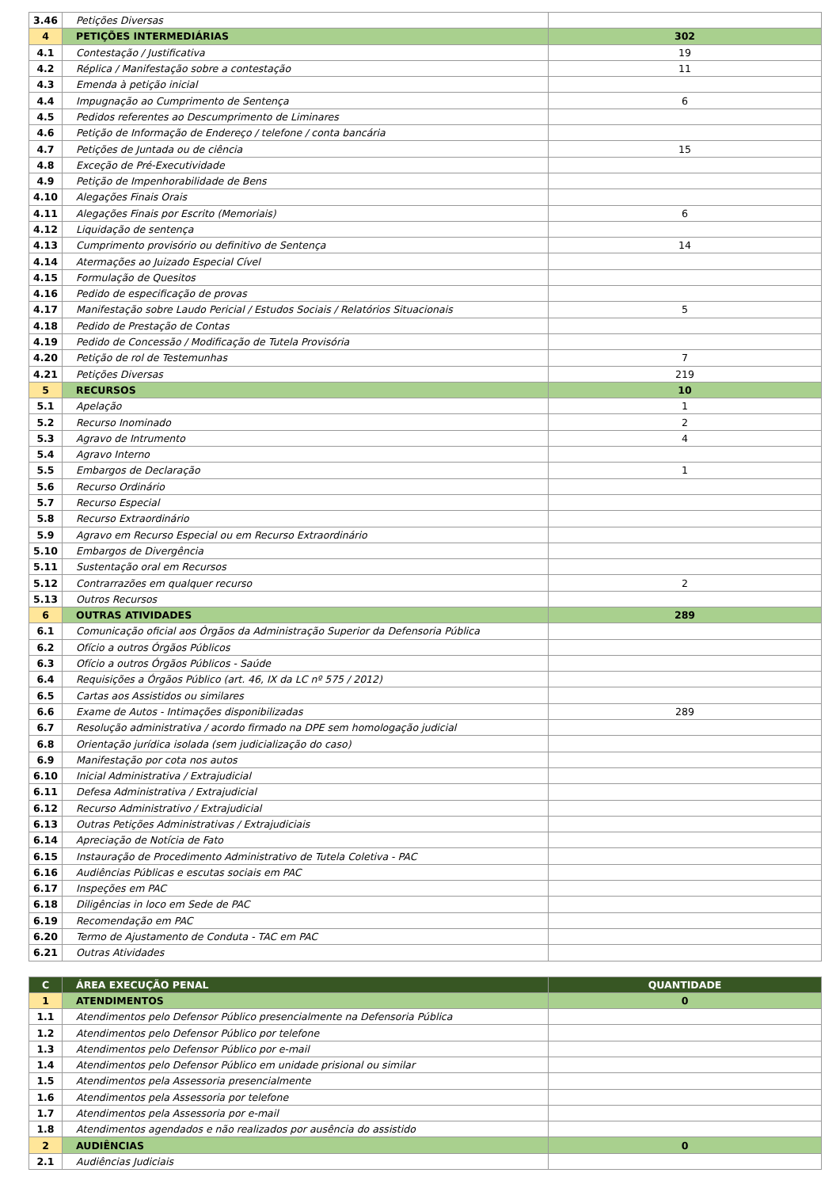| 3.46 | Petições Diversas | |
| 4 | PETIÇÕES INTERMEDIÁRIAS | 302 |
| 4.1 | Contestação / Justificativa | 19 |
| 4.2 | Réplica / Manifestação sobre a contestação | 11 |
| 4.3 | Emenda à petição inicial | |
| 4.4 | Impugnação ao Cumprimento de Sentença | 6 |
| 4.5 | Pedidos referentes ao Descumprimento de Liminares | |
| 4.6 | Petição de Informação de Endereço / telefone / conta bancária | |
| 4.7 | Petições de Juntada ou de ciência | 15 |
| 4.8 | Exceção de Pré-Executividade | |
| 4.9 | Petição de Impenhorabilidade de Bens | |
| 4.10 | Alegações Finais Orais | |
| 4.11 | Alegações Finais por Escrito (Memoriais) | 6 |
| 4.12 | Liquidação de sentença | |
| 4.13 | Cumprimento provisório ou definitivo de Sentença | 14 |
| 4.14 | Atermações ao Juizado Especial Cível | |
| 4.15 | Formulação de Quesitos | |
| 4.16 | Pedido de especificação de provas | |
| 4.17 | Manifestação sobre Laudo Pericial / Estudos Sociais / Relatórios Situacionais | 5 |
| 4.18 | Pedido de Prestação de Contas | |
| 4.19 | Pedido de Concessão / Modificação de Tutela Provisória | |
| 4.20 | Petição de rol de Testemunhas | 7 |
| 4.21 | Petições Diversas | 219 |
| 5 | RECURSOS | 10 |
| 5.1 | Apelação | 1 |
| 5.2 | Recurso Inominado | 2 |
| 5.3 | Agravo de Intrumento | 4 |
| 5.4 | Agravo Interno | |
| 5.5 | Embargos de Declaração | 1 |
| 5.6 | Recurso Ordinário | |
| 5.7 | Recurso Especial | |
| 5.8 | Recurso Extraordinário | |
| 5.9 | Agravo em Recurso Especial ou em Recurso Extraordinário | |
| 5.10 | Embargos de Divergência | |
| 5.11 | Sustentação oral em Recursos | |
| 5.12 | Contrarrazões em qualquer recurso | 2 |
| 5.13 | Outros Recursos | |
| 6 | OUTRAS ATIVIDADES | 289 |
| 6.1 | Comunicação oficial aos Órgãos da Administração Superior da Defensoria Pública | |
| 6.2 | Ofício a outros Órgãos Públicos | |
| 6.3 | Ofício a outros Órgãos Públicos - Saúde | |
| 6.4 | Requisições a Órgãos Público (art. 46, IX da LC nº 575 / 2012) | |
| 6.5 | Cartas aos Assistidos ou similares | |
| 6.6 | Exame de Autos - Intimações disponibilizadas | 289 |
| 6.7 | Resolução administrativa / acordo firmado na DPE sem homologação judicial | |
| 6.8 | Orientação jurídica isolada (sem judicialização do caso) | |
| 6.9 | Manifestação por cota nos autos | |
| 6.10 | Inicial Administrativa / Extrajudicial | |
| 6.11 | Defesa Administrativa / Extrajudicial | |
| 6.12 | Recurso Administrativo / Extrajudicial | |
| 6.13 | Outras Petições Administrativas / Extrajudiciais | |
| 6.14 | Apreciação de Notícia de Fato | |
| 6.15 | Instauração de Procedimento Administrativo de Tutela Coletiva - PAC | |
| 6.16 | Audiências Públicas e escutas sociais em PAC | |
| 6.17 | Inspeções em PAC | |
| 6.18 | Diligências in loco em Sede de PAC | |
| 6.19 | Recomendação em PAC | |
| 6.20 | Termo de Ajustamento de Conduta - TAC em PAC | |
| 6.21 | Outras Atividades | |
| C | ÁREA EXECUÇÃO PENAL | QUANTIDADE |
| --- | --- | --- |
| 1 | ATENDIMENTOS | 0 |
| 1.1 | Atendimentos pelo Defensor Público presencialmente na Defensoria Pública | |
| 1.2 | Atendimentos pelo Defensor Público por telefone | |
| 1.3 | Atendimentos pelo Defensor Público por e-mail | |
| 1.4 | Atendimentos pelo Defensor Público em unidade prisional ou similar | |
| 1.5 | Atendimentos pela Assessoria presencialmente | |
| 1.6 | Atendimentos pela Assessoria por telefone | |
| 1.7 | Atendimentos pela Assessoria por e-mail | |
| 1.8 | Atendimentos agendados e não realizados por ausência do assistido | |
| 2 | AUDIÊNCIAS | 0 |
| 2.1 | Audiências Judiciais | |